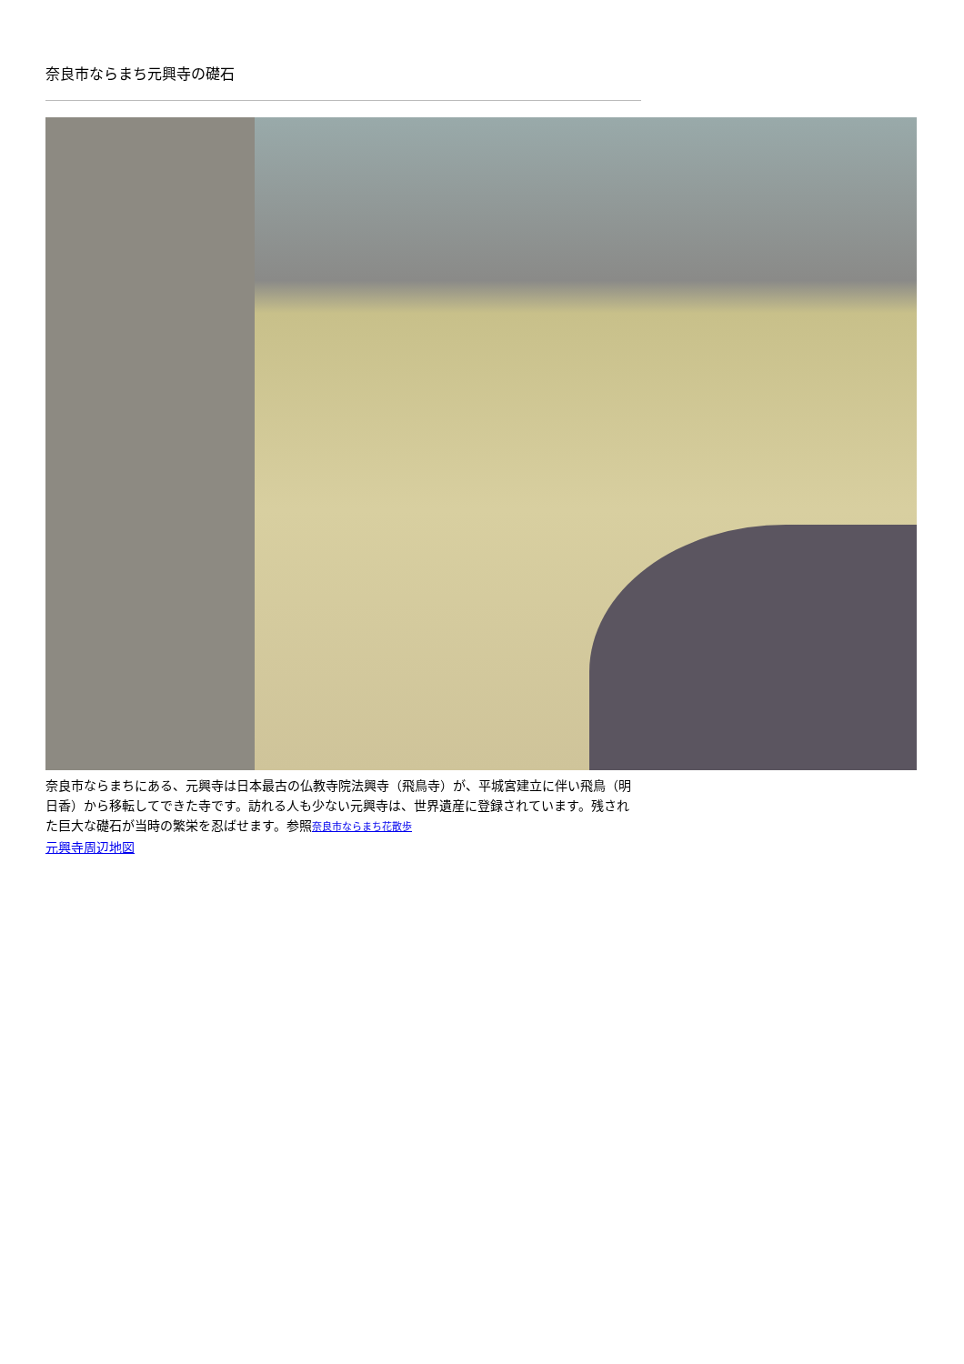奈良市ならまち元興寺の礎石
奈良市ならまちにある、元興寺は日本最古の仏教寺院法興寺（飛鳥寺）が、平城宮建立に伴い飛鳥（明日香）から移転してできた寺です。訪れる人も少ない元興寺は、世界遺産に登録されています。残された巨大な礎石が当時の繁栄を忍ばせます。参照奈良市ならまち花散歩
元興寺周辺地図